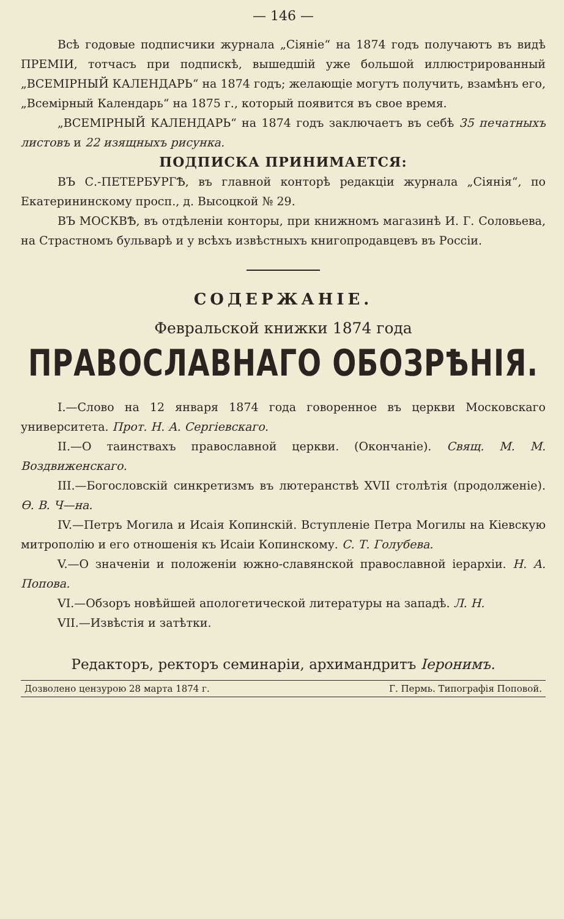— 146 —
Всѣ годовые подписчики журнала „Сіяніе“ на 1874 годъ получаютъ въ видѣ ПРЕМІИ, тотчасъ при подпискѣ, вышедшій уже большой иллюстрированный „ВСЕМІРНЫЙ КАЛЕНДАРЬ“ на 1874 годъ; желающіе могутъ получить, взамѣнъ его, „Всемірный Календарь“ на 1875 г., который появится въ свое время.
„ВСЕМІРНЫЙ КАЛЕНДАРЬ“ на 1874 годъ заключаетъ въ себѣ 35 печатныхъ листовъ и 22 изящныхъ рисунка.
ПОДПИСКА ПРИНИМАЕТСЯ:
ВЪ С.-ПЕТЕРБУРГѢ, въ главной конторѣ редакціи журнала „Сіянія“, по Екатерининскому просп., д. Высоцкой № 29.
ВЪ МОСКВѢ, въ отдѣленіи конторы, при книжномъ магазинѣ И. Г. Соловьева, на Страстномъ бульварѣ и у всѣхъ извѣстныхъ книгопродавцевъ въ Россіи.
СОДЕРЖАНІЕ.
Февральской книжки 1874 года
ПРАВОСЛАВНАГО ОБОЗРѢНІЯ.
I.—Слово на 12 января 1874 года говоренное въ церкви Московскаго университета. Прот. Н. А. Сергіевскаго.
II.—О таинствахъ православной церкви. (Окончаніе). Свящ. М. М. Воздвиженскаго.
III.—Богословскій синкретизмъ въ лютеранствѣ XVII столѣтія (продолженіе). Ѳ. В. Ч—на.
IV.—Петръ Могила и Исаія Копинскій. Вступленіе Петра Могилы на Кіевскую митрополію и его отношенія къ Исаіи Копинскому. С. Т. Голубева.
V.—О значеніи и положеніи южно-славянской православной іерархіи. Н. А. Попова.
VI.—Обзоръ новѣйшей апологетической литературы на западѣ. Л. Н.
VII.—Извѣстія и затѣтки.
Редакторъ, ректоръ семинаріи, архимандритъ Іеронимъ.
Дозволено цензурою 28 марта 1874 г. Г. Пермь. Типографія Поповой.